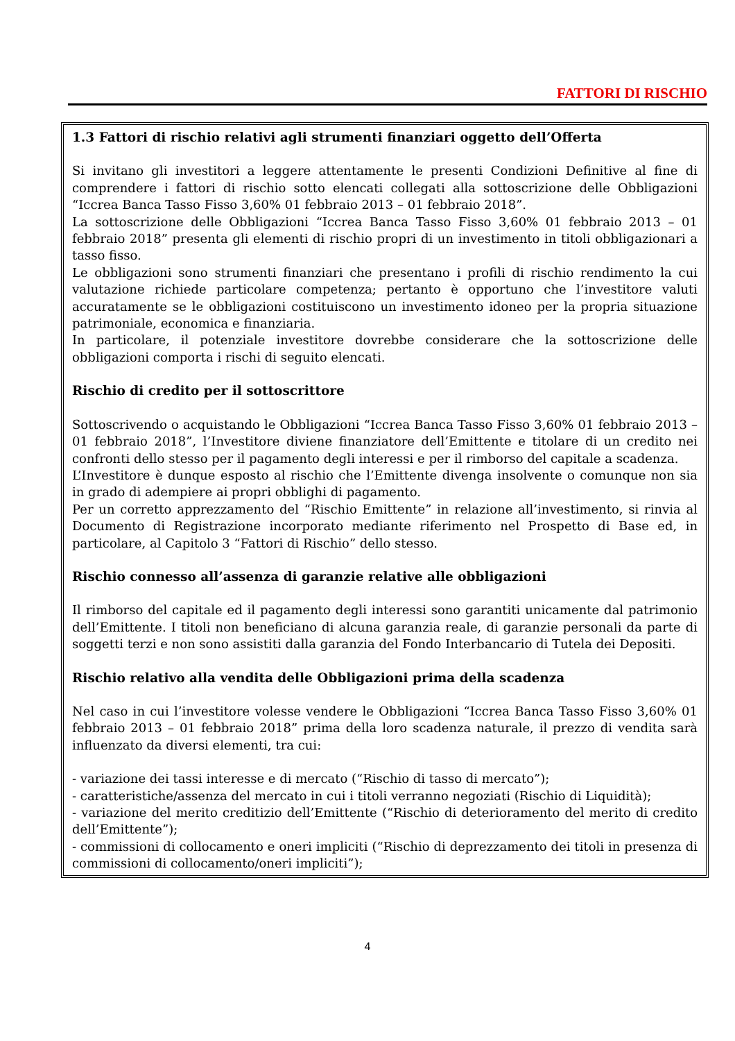FATTORI DI RISCHIO
1.3 Fattori di rischio relativi agli strumenti finanziari oggetto dell’Offerta
Si invitano gli investitori a leggere attentamente le presenti Condizioni Definitive al fine di comprendere i fattori di rischio sotto elencati collegati alla sottoscrizione delle Obbligazioni “Iccrea Banca Tasso Fisso 3,60% 01 febbraio 2013 – 01 febbraio 2018”.
La sottoscrizione delle Obbligazioni “Iccrea Banca Tasso Fisso 3,60% 01 febbraio 2013 – 01 febbraio 2018” presenta gli elementi di rischio propri di un investimento in titoli obbligazionari a tasso fisso.
Le obbligazioni sono strumenti finanziari che presentano i profili di rischio rendimento la cui valutazione richiede particolare competenza; pertanto è opportuno che l’investitore valuti accuratamente se le obbligazioni costituiscono un investimento idoneo per la propria situazione patrimoniale, economica e finanziaria.
In particolare, il potenziale investitore dovrebbe considerare che la sottoscrizione delle obbligazioni comporta i rischi di seguito elencati.
Rischio di credito per il sottoscrittore
Sottoscrivendo o acquistando le Obbligazioni “Iccrea Banca Tasso Fisso 3,60% 01 febbraio 2013 – 01 febbraio 2018”, l’Investitore diviene finanziatore dell’Emittente e titolare di un credito nei confronti dello stesso per il pagamento degli interessi e per il rimborso del capitale a scadenza.
L’Investitore è dunque esposto al rischio che l’Emittente divenga insolvente o comunque non sia in grado di adempiere ai propri obblighi di pagamento.
Per un corretto apprezzamento del “Rischio Emittente” in relazione all’investimento, si rinvia al Documento di Registrazione incorporato mediante riferimento nel Prospetto di Base ed, in particolare, al Capitolo 3 “Fattori di Rischio” dello stesso.
Rischio connesso all’assenza di garanzie relative alle obbligazioni
Il rimborso del capitale ed il pagamento degli interessi sono garantiti unicamente dal patrimonio dell’Emittente. I titoli non beneficiano di alcuna garanzia reale, di garanzie personali da parte di soggetti terzi e non sono assistiti dalla garanzia del Fondo Interbancario di Tutela dei Depositi.
Rischio relativo alla vendita delle Obbligazioni prima della scadenza
Nel caso in cui l’investitore volesse vendere le Obbligazioni “Iccrea Banca Tasso Fisso 3,60% 01 febbraio 2013 – 01 febbraio 2018” prima della loro scadenza naturale, il prezzo di vendita sarà influenzato da diversi elementi, tra cui:
- variazione dei tassi interesse e di mercato (“Rischio di tasso di mercato”);
- caratteristiche/assenza del mercato in cui i titoli verranno negoziati (Rischio di Liquidità);
- variazione del merito creditizio dell’Emittente (“Rischio di deterioramento del merito di credito dell’Emittente”);
- commissioni di collocamento e oneri impliciti (“Rischio di deprezzamento dei titoli in presenza di commissioni di collocamento/oneri impliciti”);
4